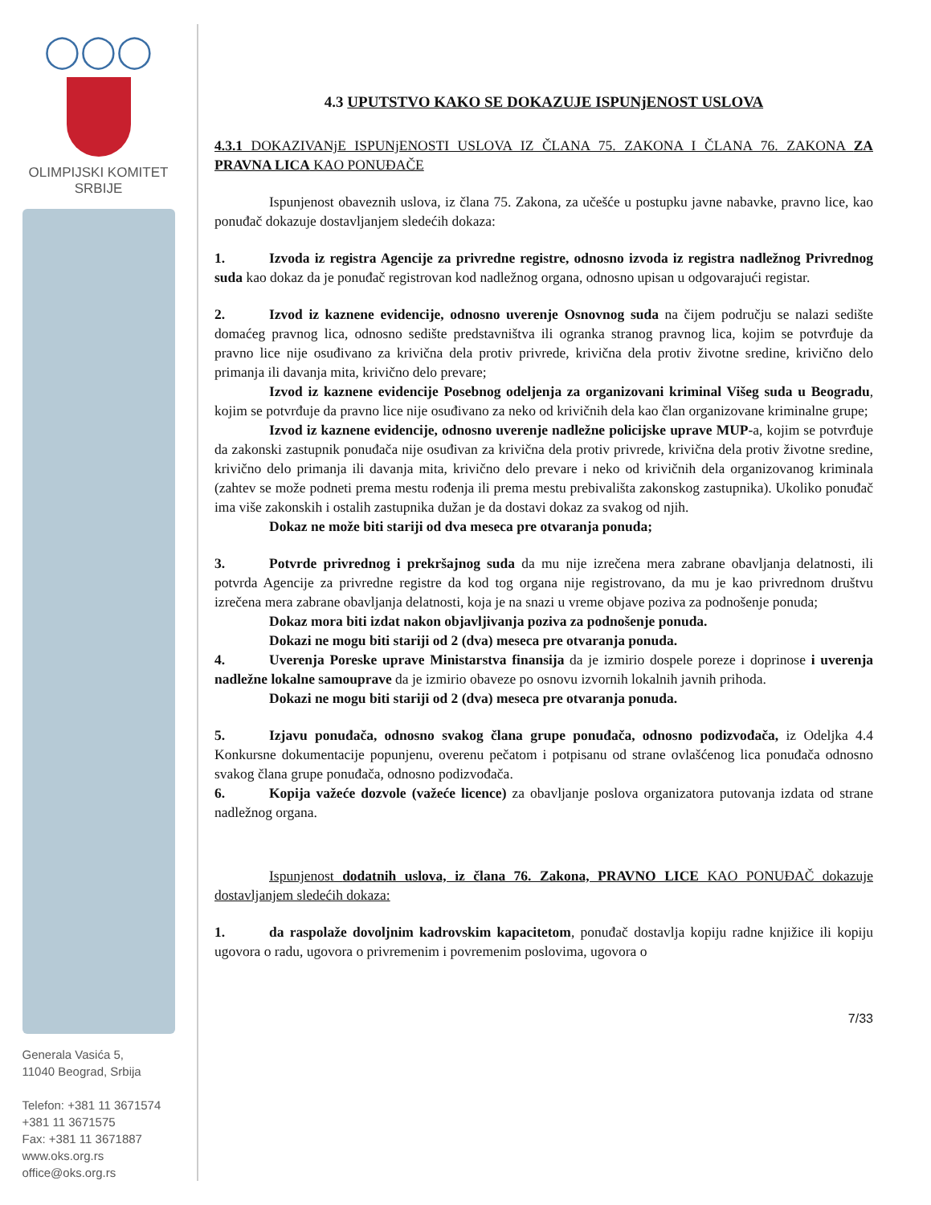◯◯◯
OLIMPIJSKI KOMITET
SRBIJE
Generala Vasića 5,
11040 Beograd, Srbija
Telefon: +381 11 3671574
+381 11 3671575
Fax: +381 11 3671887
www.oks.org.rs
office@oks.org.rs
4.3 UPUTSTVO KAKO SE DOKAZUJE ISPUNjENOST USLOVA
4.3.1 DOKAZIVANjE ISPUNjENOSTI USLOVA IZ ČLANA 75. ZAKONA I ČLANA 76. ZAKONA ZA PRAVNA LICA KAO PONUĐAČE
Ispunjenost obaveznih uslova, iz člana 75. Zakona, za učešće u postupku javne nabavke, pravno lice, kao ponuđač dokazuje dostavljanjem sledećih dokaza:
1. Izvoda iz registra Agencije za privredne registre, odnosno izvoda iz registra nadležnog Privrednog suda kao dokaz da je ponuđač registrovan kod nadležnog organa, odnosno upisan u odgovarajući registar.
2. Izvod iz kaznene evidencije, odnosno uverenje Osnovnog suda na čijem području se nalazi sedište domaćeg pravnog lica, odnosno sedište predstavništva ili ogranka stranog pravnog lica, kojim se potvrđuje da pravno lice nije osuđivano za krivična dela protiv privrede, krivična dela protiv životne sredine, krivično delo primanja ili davanja mita, krivično delo prevare;
Izvod iz kaznene evidencije Posebnog odeljenja za organizovani kriminal Višeg suda u Beogradu, kojim se potvrđuje da pravno lice nije osuđivano za neko od krivičnih dela kao član organizovane kriminalne grupe;
Izvod iz kaznene evidencije, odnosno uverenje nadležne policijske uprave MUP-a, kojim se potvrđuje da zakonski zastupnik ponuđača nije osuđivan za krivična dela protiv privrede, krivična dela protiv životne sredine, krivično delo primanja ili davanja mita, krivično delo prevare i neko od krivičnih dela organizovanog kriminala (zahtev se može podneti prema mestu rođenja ili prema mestu prebivališta zakonskog zastupnika). Ukoliko ponuđač ima više zakonskih i ostalih zastupnika dužan je da dostavi dokaz za svakog od njih.
Dokaz ne može biti stariji od dva meseca pre otvaranja ponuda;
3. Potvrde privrednog i prekršajnog suda da mu nije izrečena mera zabrane obavljanja delatnosti, ili potvrda Agencije za privredne registre da kod tog organa nije registrovano, da mu je kao privrednom društvu izrečena mera zabrane obavljanja delatnosti, koja je na snazi u vreme objave poziva za podnošenje ponuda;
Dokaz mora biti izdat nakon objavljivanja poziva za podnošenje ponuda.
Dokazi ne mogu biti stariji od 2 (dva) meseca pre otvaranja ponuda.
4. Uverenja Poreske uprave Ministarstva finansija da je izmirio dospele poreze i doprinose i uverenja nadležne lokalne samouprave da je izmirio obaveze po osnovu izvornih lokalnih javnih prihoda.
Dokazi ne mogu biti stariji od 2 (dva) meseca pre otvaranja ponuda.
5. Izjavu ponuđača, odnosno svakog člana grupe ponuđača, odnosno podizvođača, iz Odeljka 4.4 Konkursne dokumentacije popunjenu, overenu pečatom i potpisanu od strane ovlašćenog lica ponuđača odnosno svakog člana grupe ponuđača, odnosno podizvođača.
6. Kopija važeće dozvole (važeće licence) za obavljanje poslova organizatora putovanja izdata od strane nadležnog organa.
Ispunjenost dodatnih uslova, iz člana 76. Zakona, PRAVNO LICE KAO PONUĐAČ dokazuje dostavljanjem sledećih dokaza:
1. da raspolaže dovoljnim kadrovskim kapacitetom, ponuđač dostavlja kopiju radne knjižice ili kopiju ugovora o radu, ugovora o privremenim i povremenim poslovima, ugovora o
7/33